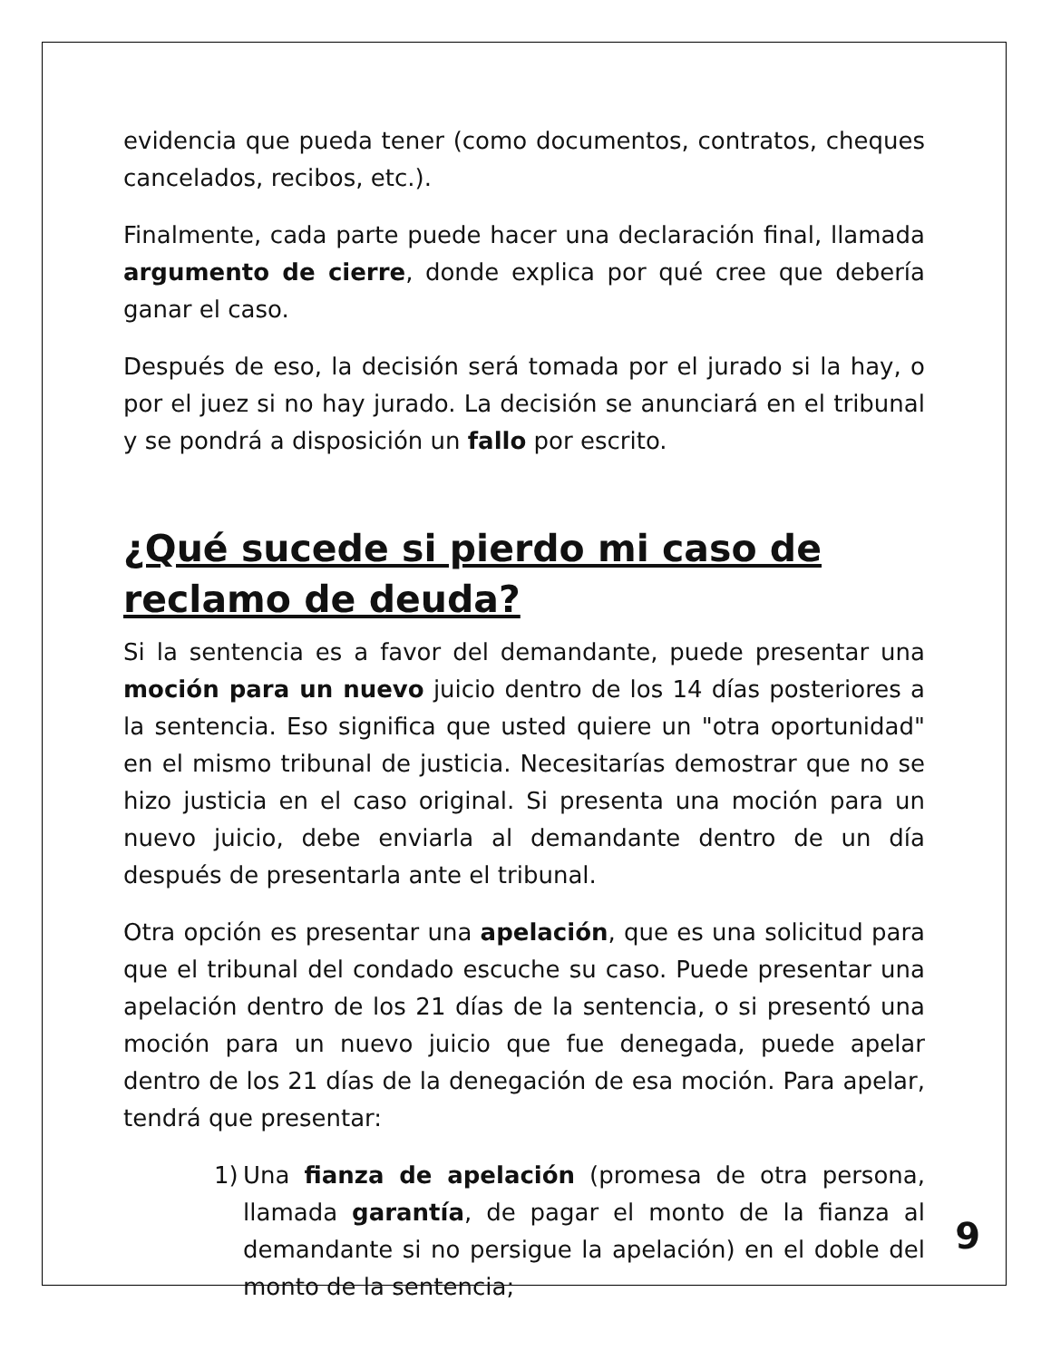evidencia que pueda tener (como documentos, contratos, cheques cancelados, recibos, etc.).
Finalmente, cada parte puede hacer una declaración final, llamada argumento de cierre, donde explica por qué cree que debería ganar el caso.
Después de eso, la decisión será tomada por el jurado si la hay, o por el juez si no hay jurado. La decisión se anunciará en el tribunal y se pondrá a disposición un fallo por escrito.
¿Qué sucede si pierdo mi caso de reclamo de deuda?
Si la sentencia es a favor del demandante, puede presentar una moción para un nuevo juicio dentro de los 14 días posteriores a la sentencia. Eso significa que usted quiere un "otra oportunidad" en el mismo tribunal de justicia. Necesitarías demostrar que no se hizo justicia en el caso original. Si presenta una moción para un nuevo juicio, debe enviarla al demandante dentro de un día después de presentarla ante el tribunal.
Otra opción es presentar una apelación, que es una solicitud para que el tribunal del condado escuche su caso. Puede presentar una apelación dentro de los 21 días de la sentencia, o si presentó una moción para un nuevo juicio que fue denegada, puede apelar dentro de los 21 días de la denegación de esa moción. Para apelar, tendrá que presentar:
1) Una fianza de apelación (promesa de otra persona, llamada garantía, de pagar el monto de la fianza al demandante si no persigue la apelación) en el doble del monto de la sentencia;
9